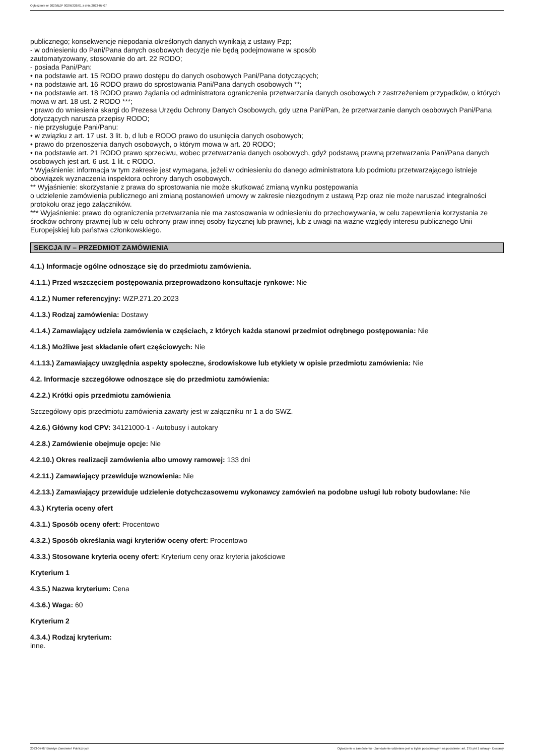Ogłoszenie nr 2023/BZP 00295326/01 z dnia 2023-07-07
publicznego; konsekwencje niepodania określonych danych wynikają z ustawy Pzp;
- w odniesieniu do Pani/Pana danych osobowych decyzje nie będą podejmowane w sposób
zautomatyzowany, stosowanie do art. 22 RODO;
- posiada Pani/Pan:
• na podstawie art. 15 RODO prawo dostępu do danych osobowych Pani/Pana dotyczących;
• na podstawie art. 16 RODO prawo do sprostowania Pani/Pana danych osobowych **;
• na podstawie art. 18 RODO prawo żądania od administratora ograniczenia przetwarzania danych osobowych z zastrzeżeniem przypadków, o których mowa w art. 18 ust. 2 RODO ***;
• prawo do wniesienia skargi do Prezesa Urzędu Ochrony Danych Osobowych, gdy uzna Pani/Pan, że przetwarzanie danych osobowych Pani/Pana dotyczących narusza przepisy RODO;
- nie przysługuje Pani/Panu:
• w związku z art. 17 ust. 3 lit. b, d lub e RODO prawo do usunięcia danych osobowych;
• prawo do przenoszenia danych osobowych, o którym mowa w art. 20 RODO;
• na podstawie art. 21 RODO prawo sprzeciwu, wobec przetwarzania danych osobowych, gdyż podstawą prawną przetwarzania Pani/Pana danych osobowych jest art. 6 ust. 1 lit. c RODO.
* Wyjaśnienie: informacja w tym zakresie jest wymagana, jeżeli w odniesieniu do danego administratora lub podmiotu przetwarzającego istnieje obowiązek wyznaczenia inspektora ochrony danych osobowych.
** Wyjaśnienie: skorzystanie z prawa do sprostowania nie może skutkować zmianą wyniku postępowania
o udzielenie zamówienia publicznego ani zmianą postanowień umowy w zakresie niezgodnym z ustawą Pzp oraz nie może naruszać integralności protokołu oraz jego załączników.
*** Wyjaśnienie: prawo do ograniczenia przetwarzania nie ma zastosowania w odniesieniu do przechowywania, w celu zapewnienia korzystania ze środków ochrony prawnej lub w celu ochrony praw innej osoby fizycznej lub prawnej, lub z uwagi na ważne względy interesu publicznego Unii Europejskiej lub państwa członkowskiego.
SEKCJA IV – PRZEDMIOT ZAMÓWIENIA
4.1.) Informacje ogólne odnoszące się do przedmiotu zamówienia.
4.1.1.) Przed wszczęciem postępowania przeprowadzono konsultacje rynkowe: Nie
4.1.2.) Numer referencyjny: WZP.271.20.2023
4.1.3.) Rodzaj zamówienia: Dostawy
4.1.4.) Zamawiający udziela zamówienia w częściach, z których każda stanowi przedmiot odrębnego postępowania: Nie
4.1.8.) Możliwe jest składanie ofert częściowych: Nie
4.1.13.) Zamawiający uwzględnia aspekty społeczne, środowiskowe lub etykiety w opisie przedmiotu zamówienia: Nie
4.2. Informacje szczegółowe odnoszące się do przedmiotu zamówienia:
4.2.2.) Krótki opis przedmiotu zamówienia
Szczegółowy opis przedmiotu zamówienia zawarty jest w załączniku nr 1 a do SWZ.
4.2.6.) Główny kod CPV: 34121000-1 - Autobusy i autokary
4.2.8.) Zamówienie obejmuje opcje: Nie
4.2.10.) Okres realizacji zamówienia albo umowy ramowej: 133 dni
4.2.11.) Zamawiający przewiduje wznowienia: Nie
4.2.13.) Zamawiający przewiduje udzielenie dotychczasowemu wykonawcy zamówień na podobne usługi lub roboty budowlane: Nie
4.3.) Kryteria oceny ofert
4.3.1.) Sposób oceny ofert: Procentowo
4.3.2.) Sposób określania wagi kryteriów oceny ofert: Procentowo
4.3.3.) Stosowane kryteria oceny ofert: Kryterium ceny oraz kryteria jakościowe
Kryterium 1
4.3.5.) Nazwa kryterium: Cena
4.3.6.) Waga: 60
Kryterium 2
4.3.4.) Rodzaj kryterium:
inne.
2023-07-07 Biuletyn Zamówień Publicznych Ogłoszenie o zamówieniu - Zamówienie udzielane jest w trybie podstawowym na podstawie: art. 275 pkt 1 ustawy - Dostawy